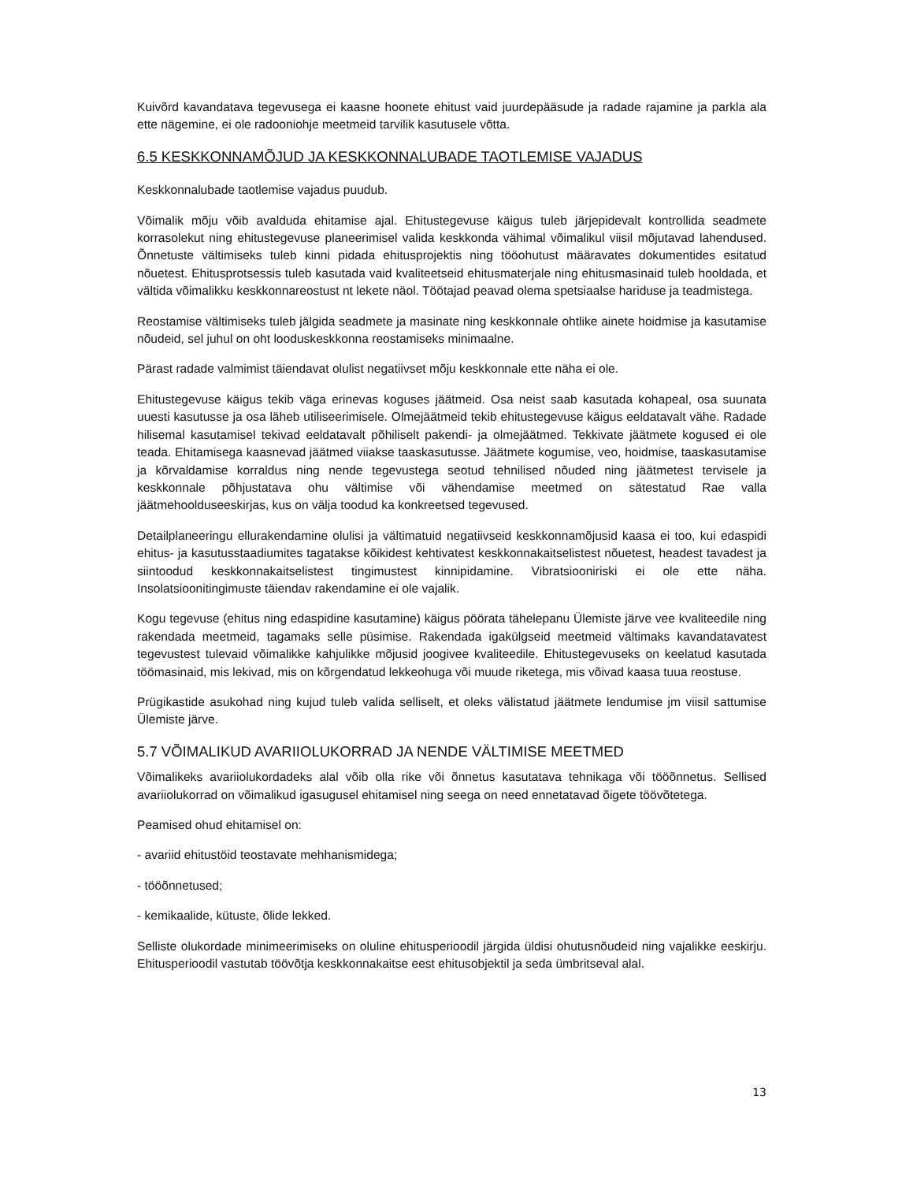Kuivõrd kavandatava tegevusega ei kaasne hoonete ehitust vaid juurdepääsude ja radade rajamine ja parkla ala ette nägemine, ei ole radooniohje meetmeid tarvilik kasutusele võtta.
6.5 KESKKONNAMÕJUD JA KESKKONNALUBADE TAOTLEMISE VAJADUS
Keskkonnalubade taotlemise vajadus puudub.
Võimalik mõju võib avalduda ehitamise ajal. Ehitustegevuse käigus tuleb järjepidevalt kontrollida seadmete korrasolekut ning ehitustegevuse planeerimisel valida keskkonda vähimal võimalikul viisil mõjutavad lahendused. Õnnetuste vältimiseks tuleb kinni pidada ehitusprojektis ning tööohutust määravates dokumentides esitatud nõuetest. Ehitusprotsessis tuleb kasutada vaid kvaliteetseid ehitusmaterjale ning ehitusmasinaid tuleb hooldada, et vältida võimalikku keskkonnareostust nt lekete näol. Töötajad peavad olema spetsiaalse hariduse ja teadmistega.
Reostamise vältimiseks tuleb jälgida seadmete ja masinate ning keskkonnale ohtlike ainete hoidmise ja kasutamise nõudeid, sel juhul on oht looduskeskkonna reostamiseks minimaalne.
Pärast radade valmimist täiendavat olulist negatiivset mõju keskkonnale ette näha ei ole.
Ehitustegevuse käigus tekib väga erinevas koguses jäätmeid. Osa neist saab kasutada kohapeal, osa suunata uuesti kasutusse ja osa läheb utiliseerimisele. Olmejäätmeid tekib ehitustegevuse käigus eeldatavalt vähe. Radade hilisemal kasutamisel tekivad eeldatavalt põhiliselt pakendi- ja olmejäätmed. Tekkivate jäätmete kogused ei ole teada. Ehitamisega kaasnevad jäätmed viiakse taaskasutusse. Jäätmete kogumise, veo, hoidmise, taaskasutamise ja kõrvaldamise korraldus ning nende tegevustega seotud tehnilised nõuded ning jäätmetest tervisele ja keskkonnale põhjustatava ohu vältimise või vähendamise meetmed on sätestatud Rae valla jäätmehoolduseeskirjas, kus on välja toodud ka konkreetsed tegevused.
Detailplaneeringu ellurakendamine olulisi ja vältimatuid negatiivseid keskkonnamõjusid kaasa ei too, kui edaspidi ehitus- ja kasutusstaadiumites tagatakse kõikidest kehtivatest keskkonnakaitselistest nõuetest, headest tavadest ja siintoodud keskkonnakaitselistest tingimustest kinnipidamine. Vibratsiooniriski ei ole ette näha. Insolatsioonitingimuste täiendav rakendamine ei ole vajalik.
Kogu tegevuse (ehitus ning edaspidine kasutamine) käigus pöörata tähelepanu Ülemiste järve vee kvaliteedile ning rakendada meetmeid, tagamaks selle püsimise. Rakendada igakülgseid meetmeid vältimaks kavandatavatest tegevustest tulevaid võimalikke kahjulikke mõjusid joogivee kvaliteedile. Ehitustegevuseks on keelatud kasutada töömasinaid, mis lekivad, mis on kõrgendatud lekkeohuga või muude riketega, mis võivad kaasa tuua reostuse.
Prügikastide asukohad ning kujud tuleb valida selliselt, et oleks välistatud jäätmete lendumise jm viisil sattumise Ülemiste järve.
5.7 VÕIMALIKUD AVARIIOLUKORRAD JA NENDE VÄLTIMISE MEETMED
Võimalikeks avariiolukordadeks alal võib olla rike või õnnetus kasutatava tehnikaga või tööõnnetus. Sellised avariiolukorrad on võimalikud igasugusel ehitamisel ning seega on need ennetatavad õigete töövõtetega.
Peamised ohud ehitamisel on:
- avariid ehitustöid teostavate mehhanismidega;
- tööõnnetused;
- kemikaalide, kütuste, õlide lekked.
Selliste olukordade minimeerimiseks on oluline ehitusperioodil järgida üldisi ohutusnõudeid ning vajalikke eeskirju. Ehitusperioodil vastutab töövõtja keskkonnakaitse eest ehitusobjektil ja seda ümbritseval alal.
13